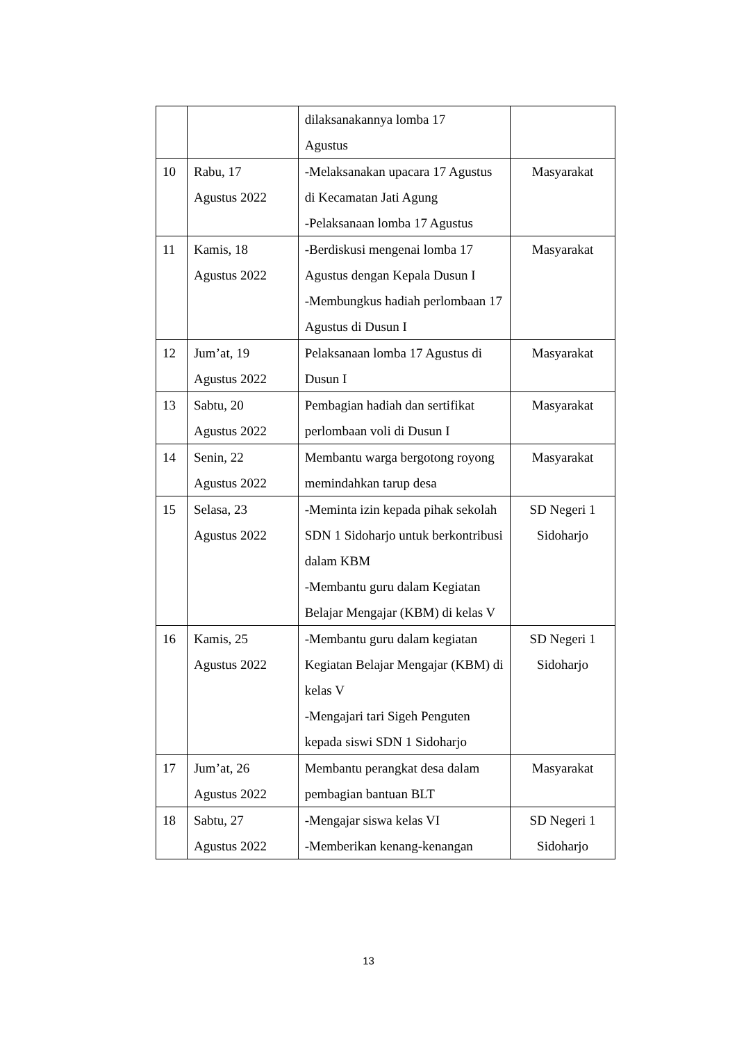| | | dilaksanakannya lomba 17 Agustus | |
| 10 | Rabu, 17 Agustus 2022 | -Melaksanakan upacara 17 Agustus di Kecamatan Jati Agung -Pelaksanaan lomba 17 Agustus | Masyarakat |
| 11 | Kamis, 18 Agustus 2022 | -Berdiskusi mengenai lomba 17 Agustus dengan Kepala Dusun I -Membungkus hadiah perlombaan 17 Agustus di Dusun I | Masyarakat |
| 12 | Jum’at, 19 Agustus 2022 | Pelaksanaan lomba 17 Agustus di Dusun I | Masyarakat |
| 13 | Sabtu, 20 Agustus 2022 | Pembagian hadiah dan sertifikat perlombaan voli di Dusun I | Masyarakat |
| 14 | Senin, 22 Agustus 2022 | Membantu warga bergotong royong memindahkan tarup desa | Masyarakat |
| 15 | Selasa, 23 Agustus 2022 | -Meminta izin kepada pihak sekolah SDN 1 Sidoharjo untuk berkontribusi dalam KBM -Membantu guru dalam Kegiatan Belajar Mengajar (KBM) di kelas V | SD Negeri 1 Sidoharjo |
| 16 | Kamis, 25 Agustus 2022 | -Membantu guru dalam kegiatan Kegiatan Belajar Mengajar (KBM) di kelas V -Mengajari tari Sigeh Penguten kepada siswi SDN 1 Sidoharjo | SD Negeri 1 Sidoharjo |
| 17 | Jum’at, 26 Agustus 2022 | Membantu perangkat desa dalam pembagian bantuan BLT | Masyarakat |
| 18 | Sabtu, 27 Agustus 2022 | -Mengajar siswa kelas VI -Memberikan kenang-kenangan | SD Negeri 1 Sidoharjo |
13